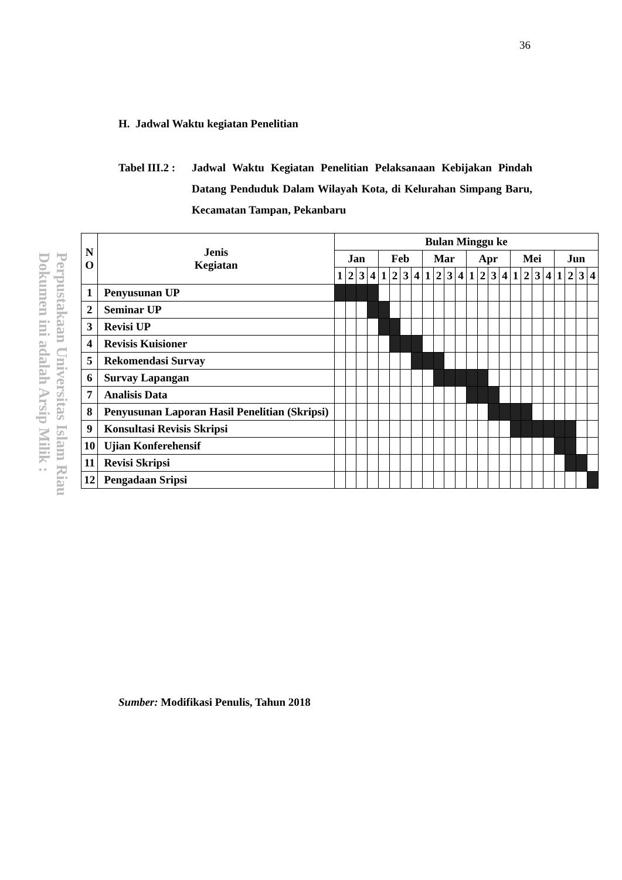36
Perpustakaan Universitas Islam Riau
Dokumen ini adalah Arsip Milik :
H. Jadwal Waktu kegiatan Penelitian
Tabel III.2 :
Jadwal Waktu Kegiatan Penelitian Pelaksanaan Kebijakan Pindah Datang Penduduk Dalam Wilayah Kota, di Kelurahan Simpang Baru, Kecamatan Tampan, Pekanbaru
| N O | Jenis Kegiatan | Bulan Minggu ke | | | | | | | | | | | | | | | | | | | | | | | |
| --- | --- | --- | --- | --- | --- | --- | --- | --- | --- | --- | --- | --- | --- | --- | --- | --- | --- | --- | --- | --- | --- | --- | --- | --- | --- |
| | | Jan | | | | Feb | | | | Mar | | | | Apr | | | | Mei | | | | Jun | | | |
| | | 1 | 2 | 3 | 4 | 1 | 2 | 3 | 4 | 1 | 2 | 3 | 4 | 1 | 2 | 3 | 4 | 1 | 2 | 3 | 4 | 1 | 2 | 3 | 4 |
| 1 | Penyusunan UP | | | | | | | | | | | | | | | | | | | | | | | | |
| 2 | Seminar UP | | | | | | | | | | | | | | | | | | | | | | | | |
| 3 | Revisi UP | | | | | | | | | | | | | | | | | | | | | | | | |
| 4 | Revisis Kuisioner | | | | | | | | | | | | | | | | | | | | | | | | |
| 5 | Rekomendasi Survay | | | | | | | | | | | | | | | | | | | | | | | | |
| 6 | Survay Lapangan | | | | | | | | | | | | | | | | | | | | | | | | |
| 7 | Analisis Data | | | | | | | | | | | | | | | | | | | | | | | | |
| 8 | Penyusunan Laporan Hasil Penelitian (Skripsi) | | | | | | | | | | | | | | | | | | | | | | | | |
| 9 | Konsultasi Revisis Skripsi | | | | | | | | | | | | | | | | | | | | | | | | |
| 10 | Ujian Konferehensif | | | | | | | | | | | | | | | | | | | | | | | | |
| 11 | Revisi Skripsi | | | | | | | | | | | | | | | | | | | | | | | | |
| 12 | Pengadaan Sripsi | | | | | | | | | | | | | | | | | | | | | | | | |
Sumber: Modifikasi Penulis, Tahun 2018